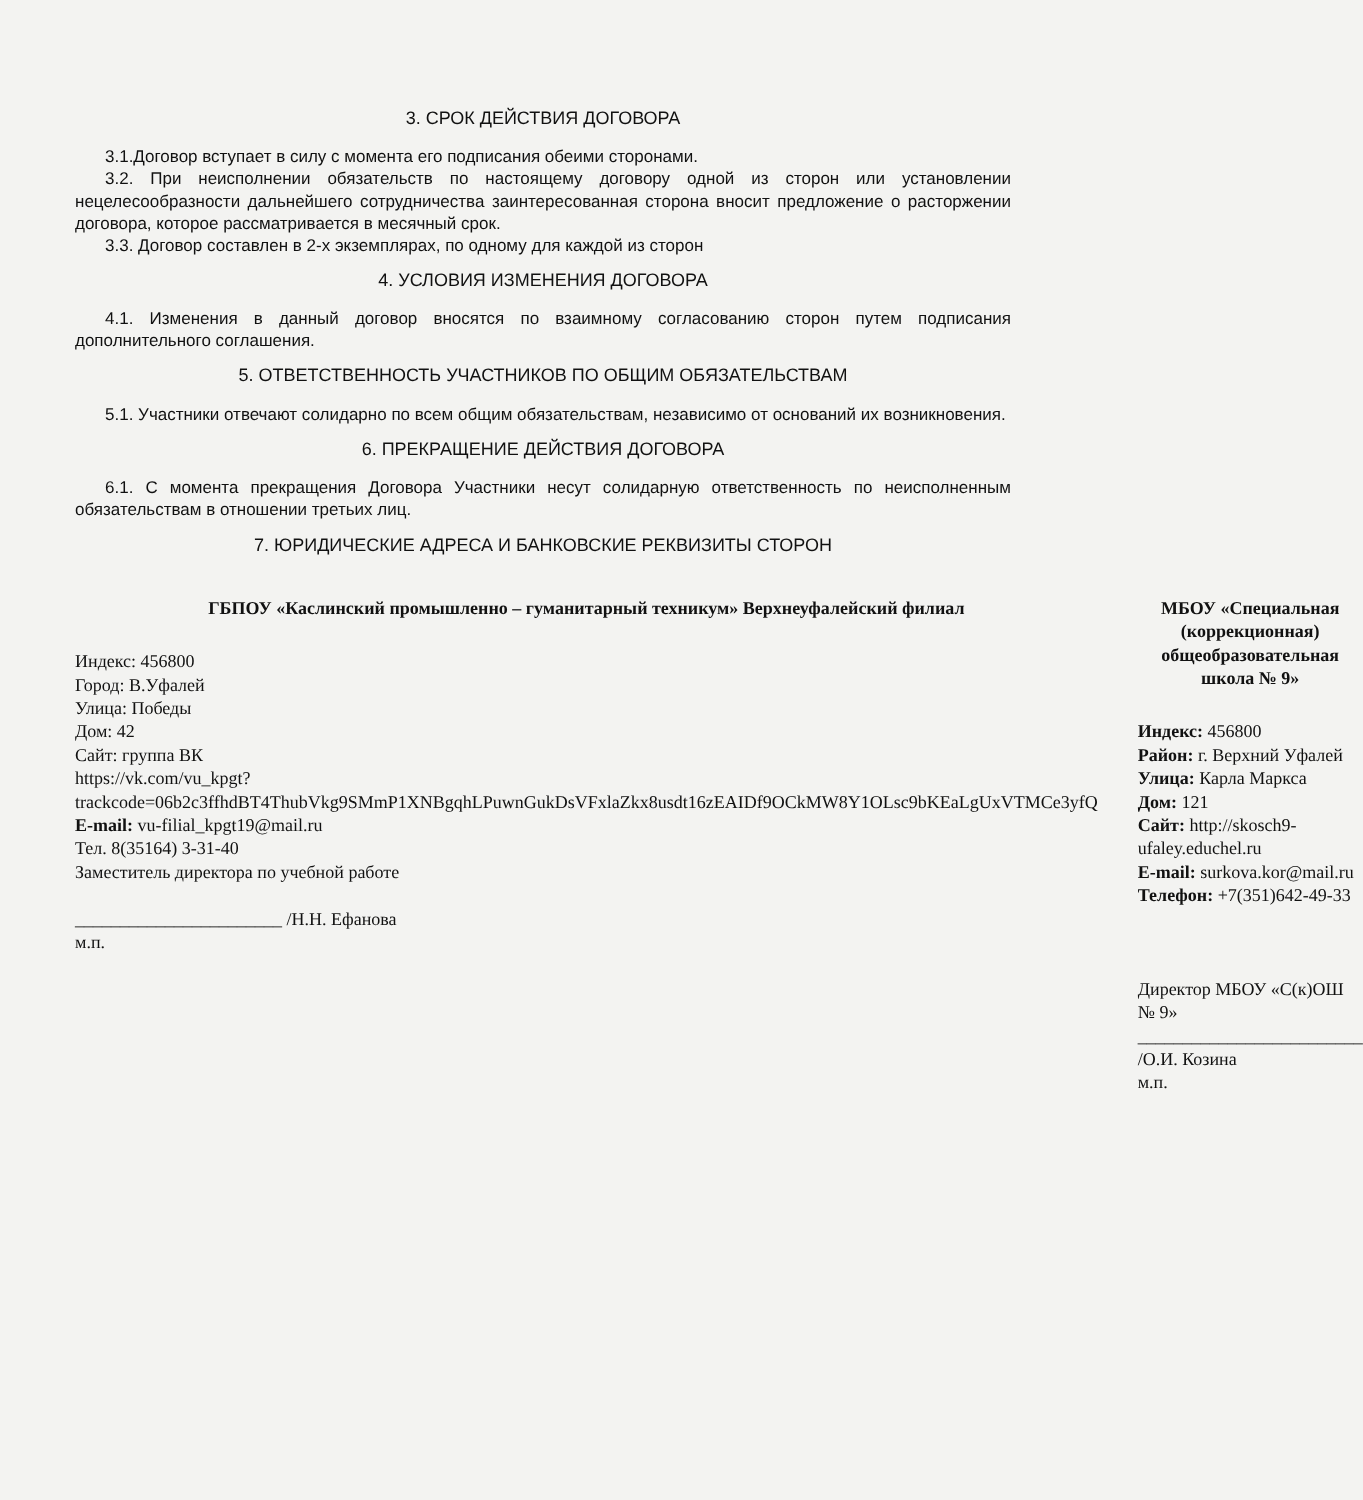3. СРОК ДЕЙСТВИЯ ДОГОВОРА
3.1.Договор вступает в силу с момента его подписания обеими сторонами.
3.2. При неисполнении обязательств по настоящему договору одной из сторон или установлении нецелесообразности дальнейшего сотрудничества заинтересованная сторона вносит предложение о расторжении договора, которое рассматривается в месячный срок.
3.3. Договор составлен в 2-х экземплярах, по одному для каждой из сторон
4. УСЛОВИЯ ИЗМЕНЕНИЯ ДОГОВОРА
4.1. Изменения в данный договор вносятся по взаимному согласованию сторон путем подписания дополнительного соглашения.
5. ОТВЕТСТВЕННОСТЬ УЧАСТНИКОВ ПО ОБЩИМ ОБЯЗАТЕЛЬСТВАМ
5.1. Участники отвечают солидарно по всем общим обязательствам, независимо от оснований их возникновения.
6. ПРЕКРАЩЕНИЕ ДЕЙСТВИЯ ДОГОВОРА
6.1. С момента прекращения Договора Участники несут солидарную ответственность по неисполненным обязательствам в отношении третьих лиц.
7. ЮРИДИЧЕСКИЕ АДРЕСА И БАНКОВСКИЕ РЕКВИЗИТЫ СТОРОН
ГБПОУ «Каслинский промышленно – гуманитарный техникум» Верхнеуфалейский филиал
Индекс: 456800
Город: В.Уфалей
Улица: Победы
Дом: 42
Сайт: группа ВК
https://vk.com/vu_kpgt?trackcode=06b2c3ffhdBT4ThubVkg9SMmP1XNBgqhLPuwnGukDsVFxlaZkx8usdt16zEAIDf9OCkMW8Y1OLsc9bKEaLgUxVTMCe3yfQ
E-mail: vu-filial_kpgt19@mail.ru
Тел. 8(35164) 3-31-40
Заместитель директора по учебной работе
_______________________ /Н.Н. Ефанова
м.п.
МБОУ «Специальная (коррекционная) общеобразовательная школа № 9»
Индекс: 456800
Район: г. Верхний Уфалей
Улица: Карла Маркса
Дом: 121
Сайт: http://skosch9-ufaley.educhel.ru
E-mail: surkova.kor@mail.ru
Телефон: +7(351)642-49-33
Директор МБОУ «С(к)ОШ № 9»
_________________________ /О.И. Козина
м.п.